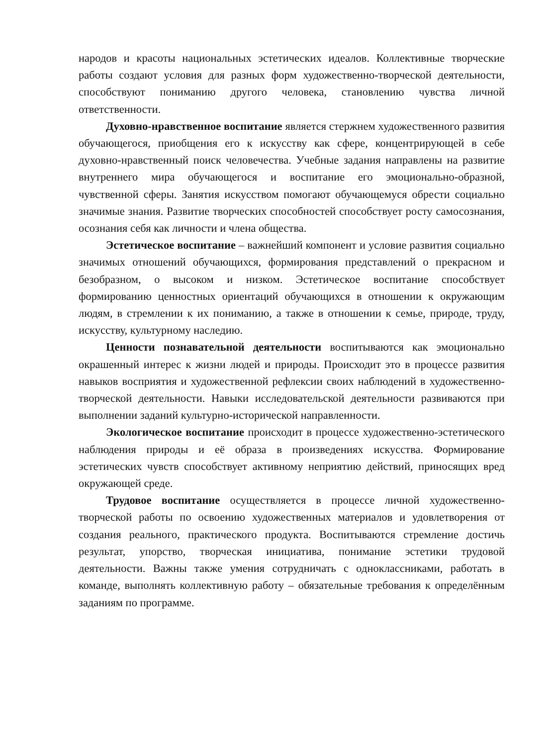народов и красоты национальных эстетических идеалов. Коллективные творческие работы создают условия для разных форм художественно-творческой деятельности, способствуют пониманию другого человека, становлению чувства личной ответственности.
Духовно-нравственное воспитание является стержнем художественного развития обучающегося, приобщения его к искусству как сфере, концентрирующей в себе духовно-нравственный поиск человечества. Учебные задания направлены на развитие внутреннего мира обучающегося и воспитание его эмоционально-образной, чувственной сферы. Занятия искусством помогают обучающемуся обрести социально значимые знания. Развитие творческих способностей способствует росту самосознания, осознания себя как личности и члена общества.
Эстетическое воспитание – важнейший компонент и условие развития социально значимых отношений обучающихся, формирования представлений о прекрасном и безобразном, о высоком и низком. Эстетическое воспитание способствует формированию ценностных ориентаций обучающихся в отношении к окружающим людям, в стремлении к их пониманию, а также в отношении к семье, природе, труду, искусству, культурному наследию.
Ценности познавательной деятельности воспитываются как эмоционально окрашенный интерес к жизни людей и природы. Происходит это в процессе развития навыков восприятия и художественной рефлексии своих наблюдений в художественно-творческой деятельности. Навыки исследовательской деятельности развиваются при выполнении заданий культурно-исторической направленности.
Экологическое воспитание происходит в процессе художественно-эстетического наблюдения природы и её образа в произведениях искусства. Формирование эстетических чувств способствует активному неприятию действий, приносящих вред окружающей среде.
Трудовое воспитание осуществляется в процессе личной художественно-творческой работы по освоению художественных материалов и удовлетворения от создания реального, практического продукта. Воспитываются стремление достичь результат, упорство, творческая инициатива, понимание эстетики трудовой деятельности. Важны также умения сотрудничать с одноклассниками, работать в команде, выполнять коллективную работу – обязательные требования к определённым заданиям по программе.